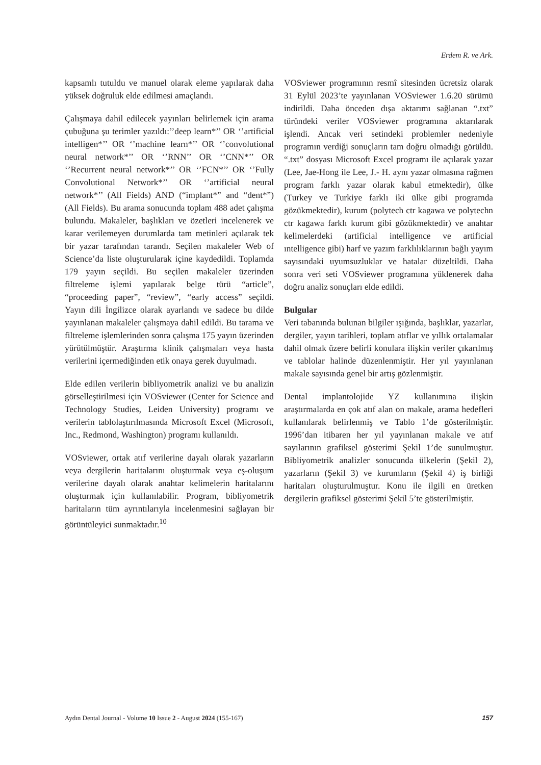Erdem R. ve Ark.
kapsamlı tutuldu ve manuel olarak eleme yapılarak daha yüksek doğruluk elde edilmesi amaçlandı.
Çalışmaya dahil edilecek yayınları belirlemek için arama çubuğuna şu terimler yazıldı:’’deep learn*’’ OR ‘’artificial intelligen*’’ OR ‘’machine learn*’’ OR ‘’convolutional neural network*’’ OR ‘’RNN’’ OR ‘’CNN*’’ OR ‘’Recurrent neural network*’’ OR ‘’FCN*’’ OR ‘’Fully Convolutional Network*’’ OR ‘’artificial neural network*’’ (All Fields) AND (“implant*” and “dent*”) (All Fields). Bu arama sonucunda toplam 488 adet çalışma bulundu. Makaleler, başlıkları ve özetleri incelenerek ve karar verilemeyen durumlarda tam metinleri açılarak tek bir yazar tarafından tarandı. Seçilen makaleler Web of Science’da liste oluşturularak içine kaydedildi. Toplamda 179 yayın seçildi. Bu seçilen makaleler üzerinden filtreleme işlemi yapılarak belge türü “article”, “proceeding paper”, “review”, “early access” seçildi. Yayın dili İngilizce olarak ayarlandı ve sadece bu dilde yayınlanan makaleler çalışmaya dahil edildi. Bu tarama ve filtreleme işlemlerinden sonra çalışma 175 yayın üzerinden yürütülmüştür. Araştırma klinik çalışmaları veya hasta verilerini içermediğinden etik onaya gerek duyulmadı.
Elde edilen verilerin bibliyometrik analizi ve bu analizin görselleştirilmesi için VOSviewer (Center for Science and Technology Studies, Leiden University) programı ve verilerin tablolaştırılmasında Microsoft Excel (Microsoft, Inc., Redmond, Washington) programı kullanıldı.
VOSviewer, ortak atıf verilerine dayalı olarak yazarların veya dergilerin haritalarını oluşturmak veya eş-oluşum verilerine dayalı olarak anahtar kelimelerin haritalarını oluşturmak için kullanılabilir. Program, bibliyometrik haritaların tüm ayrıntılarıyla incelenmesini sağlayan bir görüntüleyici sunmaktadır.<sup>10</sup>
VOSviewer programının resmî sitesinden ücretsiz olarak 31 Eylül 2023’te yayınlanan VOSviewer 1.6.20 sürümü indirildi. Daha önceden dışa aktarımı sağlanan “.txt” türündeki veriler VOSviewer programına aktarılarak işlendi. Ancak veri setindeki problemler nedeniyle programın verdiği sonuçların tam doğru olmadığı görüldü. “.txt” dosyası Microsoft Excel programı ile açılarak yazar (Lee, Jae-Hong ile Lee, J.- H. aynı yazar olmasına rağmen program farklı yazar olarak kabul etmektedir), ülke (Turkey ve Turkiye farklı iki ülke gibi programda gözükmektedir), kurum (polytech ctr kagawa ve polytechn ctr kagawa farklı kurum gibi gözükmektedir) ve anahtar kelimelerdeki (artificial intelligence ve artificial ıntelligence gibi) harf ve yazım farklılıklarının bağlı yayım sayısındaki uyumsuzluklar ve hatalar düzeltildi. Daha sonra veri seti VOSviewer programına yüklenerek daha doğru analiz sonuçları elde edildi.
Bulgular
Veri tabanında bulunan bilgiler ışığında, başlıklar, yazarlar, dergiler, yayın tarihleri, toplam atıflar ve yıllık ortalamalar dahil olmak üzere belirli konulara ilişkin veriler çıkarılmış ve tablolar halinde düzenlenmiştir. Her yıl yayınlanan makale sayısında genel bir artış gözlenmiştir.
Dental implantolojide YZ kullanımına ilişkin araştırmalarda en çok atıf alan on makale, arama hedefleri kullanılarak belirlenmiş ve Tablo 1’de gösterilmiştir. 1996’dan itibaren her yıl yayınlanan makale ve atıf sayılarının grafiksel gösterimi Şekil 1’de sunulmuştur. Bibliyometrik analizler sonucunda ülkelerin (Şekil 2), yazarların (Şekil 3) ve kurumların (Şekil 4) iş birliği haritaları oluşturulmuştur. Konu ile ilgili en üretken dergilerin grafiksel gösterimi Şekil 5’te gösterilmiştir.
Aydın Dental Journal - Volume 10 Issue 2 - August 2024 (155-167) 157